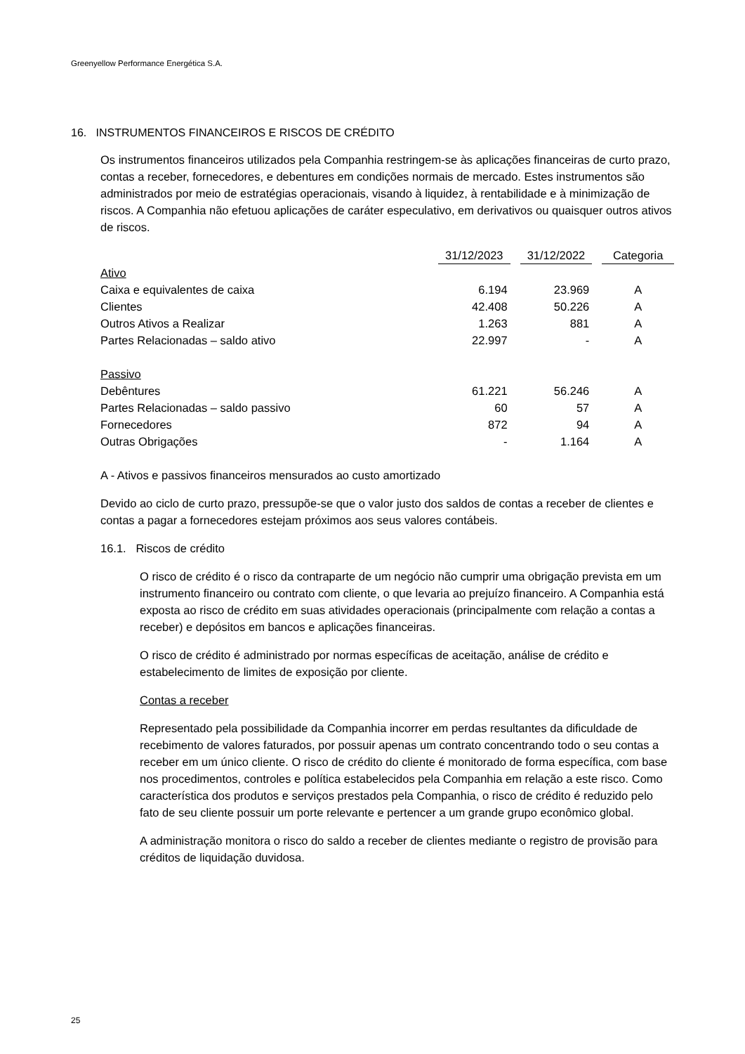Greenyellow Performance Energética S.A.
16. INSTRUMENTOS FINANCEIROS E RISCOS DE CRÉDITO
Os instrumentos financeiros utilizados pela Companhia restringem-se às aplicações financeiras de curto prazo, contas a receber, fornecedores, e debentures em condições normais de mercado. Estes instrumentos são administrados por meio de estratégias operacionais, visando à liquidez, à rentabilidade e à minimização de riscos. A Companhia não efetuou aplicações de caráter especulativo, em derivativos ou quaisquer outros ativos de riscos.
| | 31/12/2023 | | 31/12/2022 | | Categoria |
| Ativo | | | | | |
| Caixa e equivalentes de caixa | 6.194 | | 23.969 | | A |
| Clientes | 42.408 | | 50.226 | | A |
| Outros Ativos a Realizar | 1.263 | | 881 | | A |
| Partes Relacionadas – saldo ativo | 22.997 | | - | | A |
| Passivo | | | | | |
| Debêntures | 61.221 | | 56.246 | | A |
| Partes Relacionadas – saldo passivo | 60 | | 57 | | A |
| Fornecedores | 872 | | 94 | | A |
| Outras Obrigações | - | | 1.164 | | A |
A - Ativos e passivos financeiros mensurados ao custo amortizado
Devido ao ciclo de curto prazo, pressupõe-se que o valor justo dos saldos de contas a receber de clientes e contas a pagar a fornecedores estejam próximos aos seus valores contábeis.
16.1. Riscos de crédito
O risco de crédito é o risco da contraparte de um negócio não cumprir uma obrigação prevista em um instrumento financeiro ou contrato com cliente, o que levaria ao prejuízo financeiro. A Companhia está exposta ao risco de crédito em suas atividades operacionais (principalmente com relação a contas a receber) e depósitos em bancos e aplicações financeiras.
O risco de crédito é administrado por normas específicas de aceitação, análise de crédito e estabelecimento de limites de exposição por cliente.
Contas a receber
Representado pela possibilidade da Companhia incorrer em perdas resultantes da dificuldade de recebimento de valores faturados, por possuir apenas um contrato concentrando todo o seu contas a receber em um único cliente. O risco de crédito do cliente é monitorado de forma específica, com base nos procedimentos, controles e política estabelecidos pela Companhia em relação a este risco. Como característica dos produtos e serviços prestados pela Companhia, o risco de crédito é reduzido pelo fato de seu cliente possuir um porte relevante e pertencer a um grande grupo econômico global.
A administração monitora o risco do saldo a receber de clientes mediante o registro de provisão para créditos de liquidação duvidosa.
25